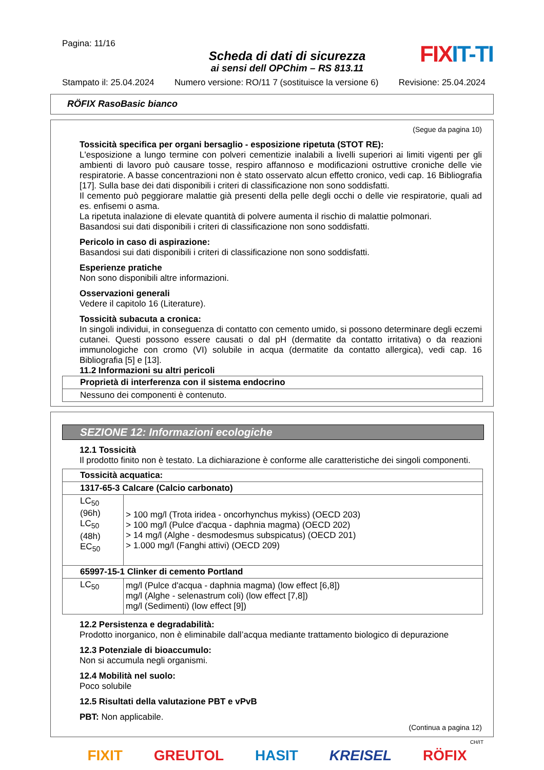Pagina: 11/16
Scheda di dati di sicurezza
ai sensi dell OPChim – RS 813.11
FIXIT-TI
Stampato il: 25.04.2024 Numero versione: RO/11 7 (sostituisce la versione 6) Revisione: 25.04.2024
RÖFIX RasoBasic bianco
(Segue da pagina 10)
Tossicità specifica per organi bersaglio - esposizione ripetuta (STOT RE):
L'esposizione a lungo termine con polveri cementizie inalabili a livelli superiori ai limiti vigenti per gli ambienti di lavoro può causare tosse, respiro affannoso e modificazioni ostruttive croniche delle vie respiratorie. A basse concentrazioni non è stato osservato alcun effetto cronico, vedi cap. 16 Bibliografia [17]. Sulla base dei dati disponibili i criteri di classificazione non sono soddisfatti.
Il cemento può peggiorare malattie già presenti della pelle degli occhi o delle vie respiratorie, quali ad es. enfisemi o asma.
La ripetuta inalazione di elevate quantità di polvere aumenta il rischio di malattie polmonari.
Basandosi sui dati disponibili i criteri di classificazione non sono soddisfatti.
Pericolo in caso di aspirazione:
Basandosi sui dati disponibili i criteri di classificazione non sono soddisfatti.
Esperienze pratiche
Non sono disponibili altre informazioni.
Osservazioni generali
Vedere il capitolo 16 (Literature).
Tossicità subacuta a cronica:
In singoli individui, in conseguenza di contatto con cemento umido, si possono determinare degli eczemi cutanei. Questi possono essere causati o dal pH (dermatite da contatto irritativa) o da reazioni immunologiche con cromo (VI) solubile in acqua (dermatite da contatto allergica), vedi cap. 16 Bibliografia [5] e [13].
11.2 Informazioni su altri pericoli
| Proprietà di interferenza con il sistema endocrino |
| Nessuno dei componenti è contenuto. |
SEZIONE 12: Informazioni ecologiche
12.1 Tossicità
Il prodotto finito non è testato. La dichiarazione è conforme alle caratteristiche dei singoli componenti.
| Tossicità acquatica: | |
| 1317-65-3 Calcare (Calcio carbonato) | |
| LC<sub>50</sub> (96h) LC<sub>50</sub> (48h) EC<sub>50</sub> | > 100 mg/l (Trota iridea - oncorhynchus mykiss) (OECD 203) > 100 mg/l (Pulce d'acqua - daphnia magma) (OECD 202) > 14 mg/l (Alghe - desmodesmus subspicatus) (OECD 201) > 1.000 mg/l (Fanghi attivi) (OECD 209) |
| 65997-15-1 Clinker di cemento Portland | |
| LC<sub>50</sub> | mg/l (Pulce d'acqua - daphnia magma) (low effect [6,8]) mg/l (Alghe - selenastrum coli) (low effect [7,8]) mg/l (Sedimenti) (low effect [9]) |
12.2 Persistenza e degradabilità:
Prodotto inorganico, non è eliminabile dall’acqua mediante trattamento biologico di depurazione
12.3 Potenziale di bioaccumulo:
Non si accumula negli organismi.
12.4 Mobilità nel suolo:
Poco solubile
12.5 Risultati della valutazione PBT e vPvB
PBT: Non applicabile.
(Continua a pagina 12)
CH/IT
FIXIT GREUTOL HASIT KREISEL RÖFIX